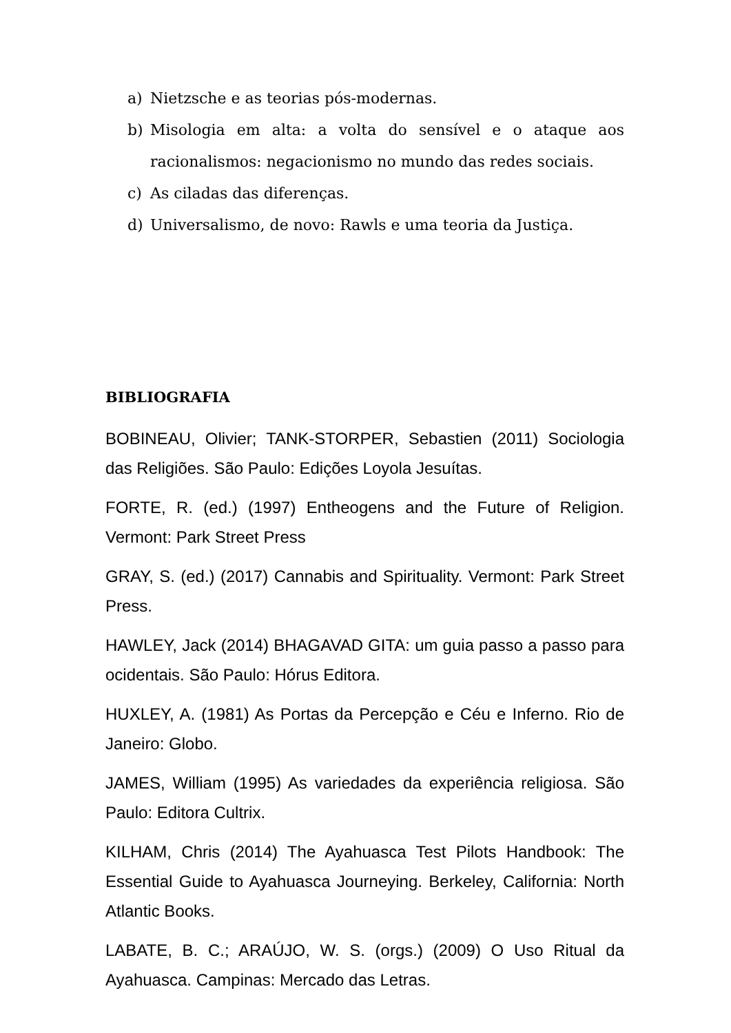a) Nietzsche e as teorias pós-modernas.
b) Misologia em alta: a volta do sensível e o ataque aos racionalismos: negacionismo no mundo das redes sociais.
c) As ciladas das diferenças.
d) Universalismo, de novo: Rawls e uma teoria da Justiça.
BIBLIOGRAFIA
BOBINEAU, Olivier; TANK-STORPER, Sebastien (2011) Sociologia das Religiões. São Paulo: Edições Loyola Jesuítas.
FORTE, R. (ed.) (1997) Entheogens and the Future of Religion. Vermont: Park Street Press
GRAY, S. (ed.) (2017) Cannabis and Spirituality. Vermont: Park Street Press.
HAWLEY, Jack (2014) BHAGAVAD GITA: um guia passo a passo para ocidentais. São Paulo: Hórus Editora.
HUXLEY, A. (1981) As Portas da Percepção e Céu e Inferno. Rio de Janeiro: Globo.
JAMES, William (1995) As variedades da experiência religiosa. São Paulo: Editora Cultrix.
KILHAM, Chris (2014) The Ayahuasca Test Pilots Handbook: The Essential Guide to Ayahuasca Journeying. Berkeley, California: North Atlantic Books.
LABATE, B. C.; ARAÚJO, W. S. (orgs.) (2009) O Uso Ritual da Ayahuasca. Campinas: Mercado das Letras.